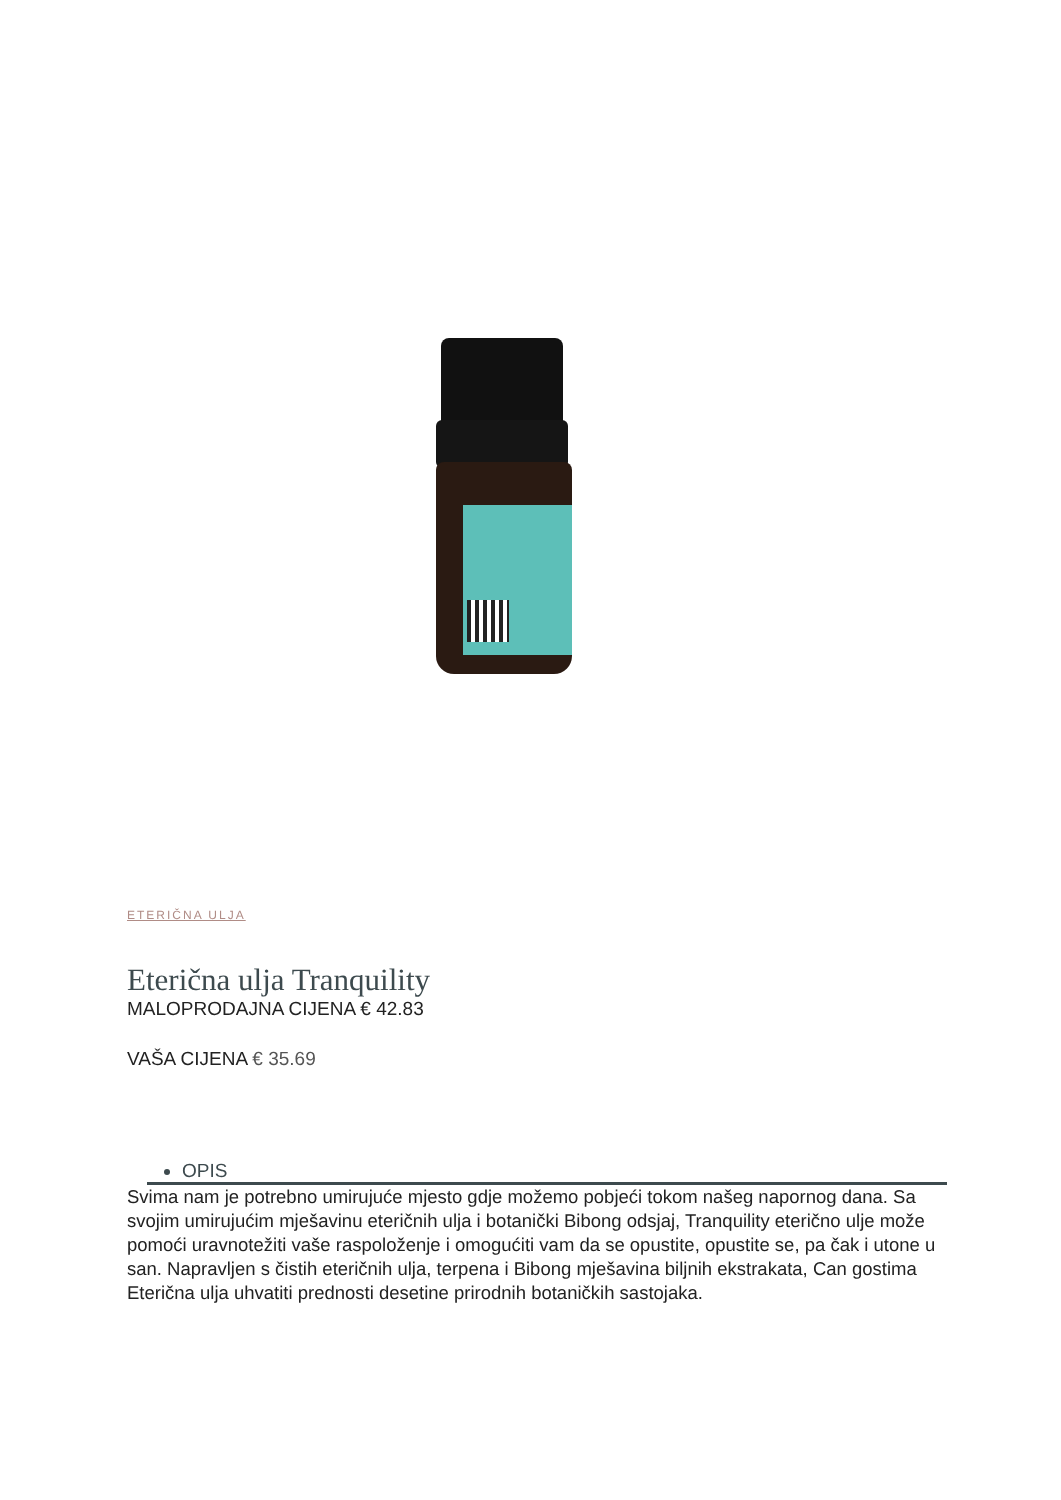ETERIČNA ULJA
Eterična ulja Tranquility
MALOPRODAJNA CIJENA € 42.83
VAŠA CIJENA € 35.69
OPIS
Svima nam je potrebno umirujuće mjesto gdje možemo pobjeći tokom našeg napornog dana. Sa svojim umirujućim mješavinu eteričnih ulja i botanički Bibong odsjaj, Tranquility eterično ulje može pomoći uravnotežiti vaše raspoloženje i omogućiti vam da se opustite, opustite se, pa čak i utone u san. Napravljen s čistih eteričnih ulja, terpena i Bibong mješavina biljnih ekstrakata, Can gostima Eterična ulja uhvatiti prednosti desetine prirodnih botaničkih sastojaka.